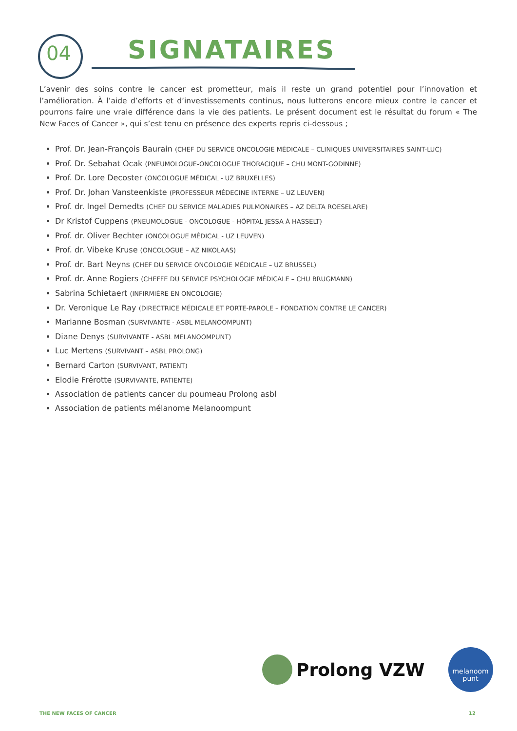04 SIGNATAIRES
L’avenir des soins contre le cancer est prometteur, mais il reste un grand potentiel pour l’innovation et l’amélioration. À l’aide d’efforts et d’investissements continus, nous lutterons encore mieux contre le cancer et pourrons faire une vraie différence dans la vie des patients. Le présent document est le résultat du forum « The New Faces of Cancer », qui s’est tenu en présence des experts repris ci-dessous ;
Prof. Dr. Jean-François Baurain (CHEF DU SERVICE ONCOLOGIE MÉDICALE – CLINIQUES UNIVERSITAIRES SAINT-LUC)
Prof. Dr. Sebahat Ocak (PNEUMOLOGUE-ONCOLOGUE THORACIQUE – CHU MONT-GODINNE)
Prof. Dr. Lore Decoster (ONCOLOGUE MÉDICAL - UZ BRUXELLES)
Prof. Dr. Johan Vansteenkiste (PROFESSEUR MÉDECINE INTERNE – UZ LEUVEN)
Prof. dr. Ingel Demedts (CHEF DU SERVICE MALADIES PULMONAIRES – AZ DELTA ROESELARE)
Dr Kristof Cuppens (PNEUMOLOGUE - ONCOLOGUE - HÔPITAL JESSA À HASSELT)
Prof. dr. Oliver Bechter (ONCOLOGUE MÉDICAL - UZ LEUVEN)
Prof. dr. Vibeke Kruse (ONCOLOGUE – AZ NIKOLAAS)
Prof. dr. Bart Neyns (CHEF DU SERVICE ONCOLOGIE MÉDICALE – UZ BRUSSEL)
Prof. dr. Anne Rogiers (CHEFFE DU SERVICE PSYCHOLOGIE MÉDICALE – CHU BRUGMANN)
Sabrina Schietaert (INFIRMIÈRE EN ONCOLOGIE)
Dr. Veronique Le Ray (DIRECTRICE MÉDICALE ET PORTE-PAROLE – FONDATION CONTRE LE CANCER)
Marianne Bosman (SURVIVANTE - ASBL MELANOOMPUNT)
Diane Denys (SURVIVANTE - ASBL MELANOOMPUNT)
Luc Mertens (SURVIVANT – ASBL PROLONG)
Bernard Carton (SURVIVANT, PATIENT)
Elodie Frérotte (SURVIVANTE, PATIENTE)
Association de patients cancer du poumeau Prolong asbl
Association de patients mélanome Melanoompunt
Prolong VZW
melanoom
punt
THE NEW FACES OF CANCER 12